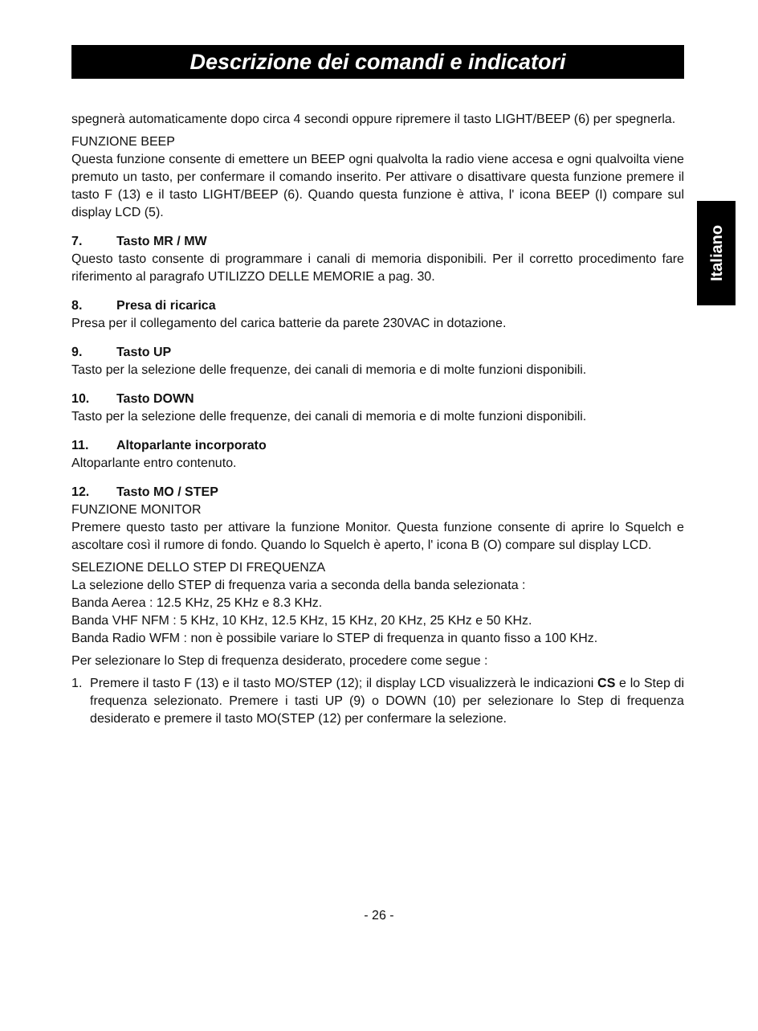Descrizione dei comandi e indicatori
Italiano
spegnerà automaticamente dopo circa 4 secondi oppure ripremere il tasto LIGHT/BEEP (6) per spegnerla.
FUNZIONE BEEP
Questa funzione consente di emettere un BEEP ogni qualvolta la radio viene accesa e ogni qualvoilta viene premuto un tasto, per confermare il comando inserito. Per attivare o disattivare questa funzione premere il tasto F (13) e il tasto LIGHT/BEEP (6). Quando questa funzione è attiva, l' icona BEEP (I) compare sul display LCD (5).
7. Tasto MR / MW
Questo tasto consente di programmare i canali di memoria disponibili. Per il corretto procedimento fare riferimento al paragrafo UTILIZZO DELLE MEMORIE a pag. 30.
8. Presa di ricarica
Presa per il collegamento del carica batterie da parete 230VAC in dotazione.
9. Tasto UP
Tasto per la selezione delle frequenze, dei canali di memoria e di molte funzioni disponibili.
10. Tasto DOWN
Tasto per la selezione delle frequenze, dei canali di memoria e di molte funzioni disponibili.
11. Altoparlante incorporato
Altoparlante entro contenuto.
12. Tasto MO / STEP
FUNZIONE MONITOR
Premere questo tasto per attivare la funzione Monitor. Questa funzione consente di aprire lo Squelch e ascoltare così il rumore di fondo. Quando lo Squelch è aperto, l' icona B (O) compare sul display LCD.
SELEZIONE DELLO STEP DI FREQUENZA
La selezione dello STEP di frequenza varia a seconda della banda selezionata :
Banda Aerea : 12.5 KHz, 25 KHz e 8.3 KHz.
Banda VHF NFM : 5 KHz, 10 KHz, 12.5 KHz, 15 KHz, 20 KHz, 25 KHz e 50 KHz.
Banda Radio WFM : non è possibile variare lo STEP di frequenza in quanto fisso a 100 KHz.
Per selezionare lo Step di frequenza desiderato, procedere come segue :
1. Premere il tasto F (13) e il tasto MO/STEP (12); il display LCD visualizzerà le indicazioni CS e lo Step di frequenza selezionato. Premere i tasti UP (9) o DOWN (10) per selezionare lo Step di frequenza desiderato e premere il tasto MO(STEP (12) per confermare la selezione.
- 26 -